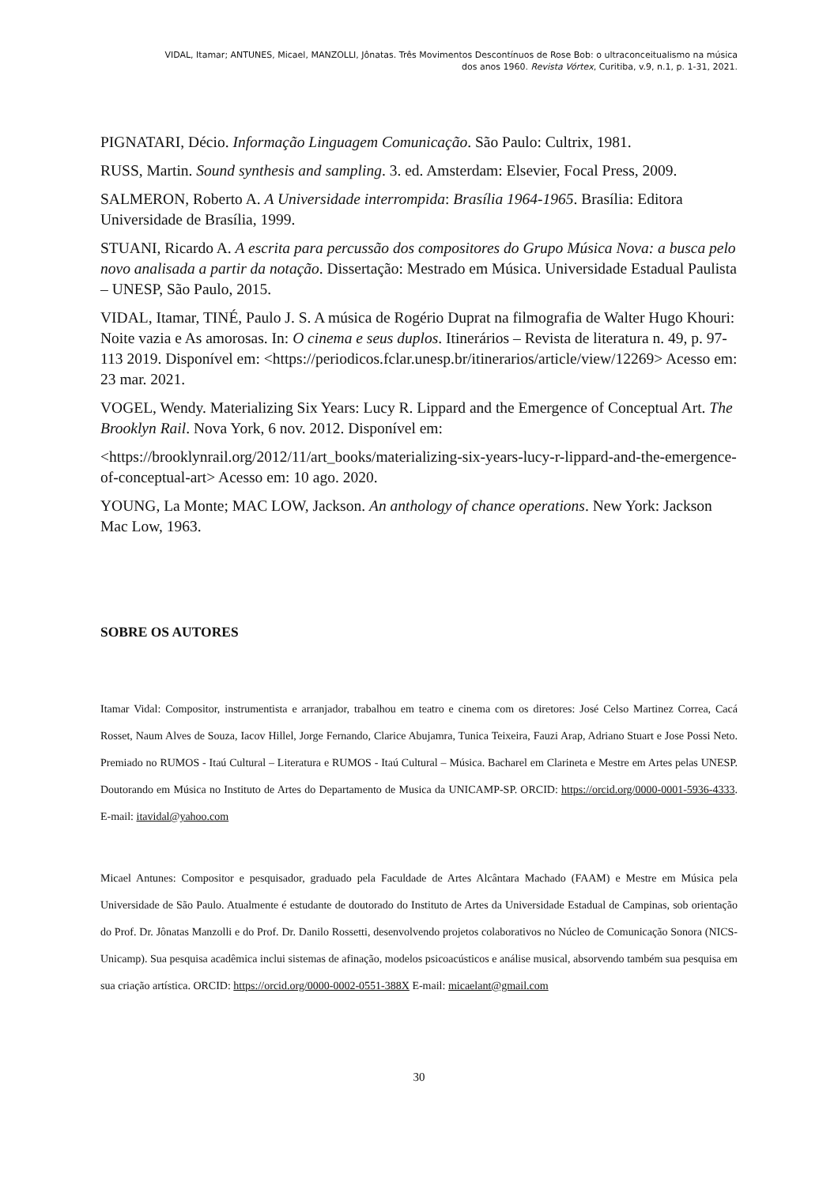VIDAL, Itamar; ANTUNES, Micael, MANZOLLI, Jônatas. Três Movimentos Descontínuos de Rose Bob: o ultraconceitualismo na música
dos anos 1960. Revista Vórtex, Curitiba, v.9, n.1, p. 1-31, 2021.
PIGNATARI, Décio. Informação Linguagem Comunicação. São Paulo: Cultrix, 1981.
RUSS, Martin. Sound synthesis and sampling. 3. ed. Amsterdam: Elsevier, Focal Press, 2009.
SALMERON, Roberto A. A Universidade interrompida: Brasília 1964-1965. Brasília: Editora Universidade de Brasília, 1999.
STUANI, Ricardo A. A escrita para percussão dos compositores do Grupo Música Nova: a busca pelo novo analisada a partir da notação. Dissertação: Mestrado em Música. Universidade Estadual Paulista – UNESP, São Paulo, 2015.
VIDAL, Itamar, TINÉ, Paulo J. S. A música de Rogério Duprat na filmografia de Walter Hugo Khouri: Noite vazia e As amorosas. In: O cinema e seus duplos. Itinerários – Revista de literatura n. 49, p. 97-113 2019. Disponível em: <https://periodicos.fclar.unesp.br/itinerarios/article/view/12269> Acesso em: 23 mar. 2021.
VOGEL, Wendy. Materializing Six Years: Lucy R. Lippard and the Emergence of Conceptual Art. The Brooklyn Rail. Nova York, 6 nov. 2012. Disponível em:
<https://brooklynrail.org/2012/11/art_books/materializing-six-years-lucy-r-lippard-and-the-emergence-of-conceptual-art> Acesso em: 10 ago. 2020.
YOUNG, La Monte; MAC LOW, Jackson. An anthology of chance operations. New York: Jackson Mac Low, 1963.
SOBRE OS AUTORES
Itamar Vidal: Compositor, instrumentista e arranjador, trabalhou em teatro e cinema com os diretores: José Celso Martinez Correa, Cacá Rosset, Naum Alves de Souza, Iacov Hillel, Jorge Fernando, Clarice Abujamra, Tunica Teixeira, Fauzi Arap, Adriano Stuart e Jose Possi Neto. Premiado no RUMOS - Itaú Cultural – Literatura e RUMOS - Itaú Cultural – Música. Bacharel em Clarineta e Mestre em Artes pelas UNESP. Doutorando em Música no Instituto de Artes do Departamento de Musica da UNICAMP-SP. ORCID: https://orcid.org/0000-0001-5936-4333. E-mail: itavidal@yahoo.com
Micael Antunes: Compositor e pesquisador, graduado pela Faculdade de Artes Alcântara Machado (FAAM) e Mestre em Música pela Universidade de São Paulo. Atualmente é estudante de doutorado do Instituto de Artes da Universidade Estadual de Campinas, sob orientação do Prof. Dr. Jônatas Manzolli e do Prof. Dr. Danilo Rossetti, desenvolvendo projetos colaborativos no Núcleo de Comunicação Sonora (NICS-Unicamp). Sua pesquisa acadêmica inclui sistemas de afinação, modelos psicoacústicos e análise musical, absorvendo também sua pesquisa em sua criação artística. ORCID: https://orcid.org/0000-0002-0551-388X E-mail: micaelant@gmail.com
30